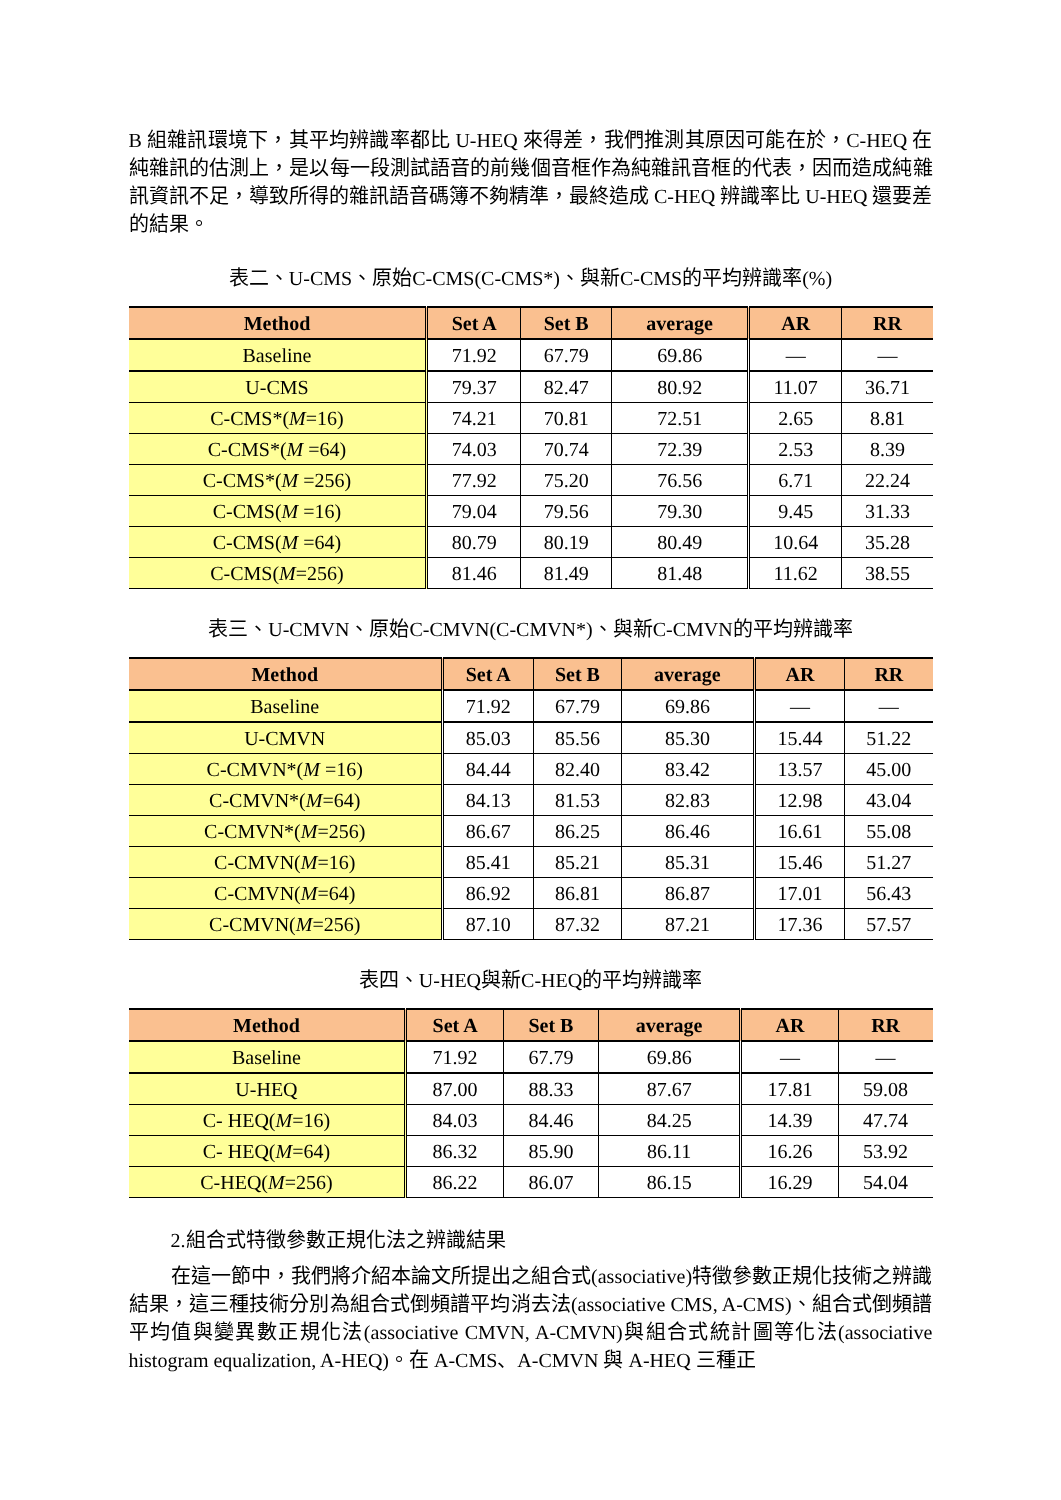B 組雜訊環境下，其平均辨識率都比 U-HEQ 來得差，我們推測其原因可能在於，C-HEQ 在純雜訊的估測上，是以每一段測試語音的前幾個音框作為純雜訊音框的代表，因而造成純雜訊資訊不足，導致所得的雜訊語音碼簿不夠精準，最終造成 C-HEQ 辨識率比 U-HEQ 還要差的結果。
表二、U-CMS、原始C-CMS(C-CMS*)、與新C-CMS的平均辨識率(%)
| Method | Set A | Set B | average | AR | RR |
| --- | --- | --- | --- | --- | --- |
| Baseline | 71.92 | 67.79 | 69.86 | — | — |
| U-CMS | 79.37 | 82.47 | 80.92 | 11.07 | 36.71 |
| C-CMS*( M =16) | 74.21 | 70.81 | 72.51 | 2.65 | 8.81 |
| C-CMS*( M =64) | 74.03 | 70.74 | 72.39 | 2.53 | 8.39 |
| C-CMS*( M =256) | 77.92 | 75.20 | 76.56 | 6.71 | 22.24 |
| C-CMS( M =16) | 79.04 | 79.56 | 79.30 | 9.45 | 31.33 |
| C-CMS( M =64) | 80.79 | 80.19 | 80.49 | 10.64 | 35.28 |
| C-CMS( M =256) | 81.46 | 81.49 | 81.48 | 11.62 | 38.55 |
表三、U-CMVN、原始C-CMVN(C-CMVN*)、與新C-CMVN的平均辨識率
| Method | Set A | Set B | average | AR | RR |
| --- | --- | --- | --- | --- | --- |
| Baseline | 71.92 | 67.79 | 69.86 | — | — |
| U-CMVN | 85.03 | 85.56 | 85.30 | 15.44 | 51.22 |
| C-CMVN*( M =16) | 84.44 | 82.40 | 83.42 | 13.57 | 45.00 |
| C-CMVN*( M =64) | 84.13 | 81.53 | 82.83 | 12.98 | 43.04 |
| C-CMVN*( M =256) | 86.67 | 86.25 | 86.46 | 16.61 | 55.08 |
| C-CMVN( M =16) | 85.41 | 85.21 | 85.31 | 15.46 | 51.27 |
| C-CMVN( M =64) | 86.92 | 86.81 | 86.87 | 17.01 | 56.43 |
| C-CMVN( M =256) | 87.10 | 87.32 | 87.21 | 17.36 | 57.57 |
表四、U-HEQ與新C-HEQ的平均辨識率
| Method | Set A | Set B | average | AR | RR |
| --- | --- | --- | --- | --- | --- |
| Baseline | 71.92 | 67.79 | 69.86 | — | — |
| U-HEQ | 87.00 | 88.33 | 87.67 | 17.81 | 59.08 |
| C- HEQ( M =16) | 84.03 | 84.46 | 84.25 | 14.39 | 47.74 |
| C- HEQ( M =64) | 86.32 | 85.90 | 86.11 | 16.26 | 53.92 |
| C-HEQ( M =256) | 86.22 | 86.07 | 86.15 | 16.29 | 54.04 |
2.組合式特徵參數正規化法之辨識結果
在這一節中，我們將介紹本論文所提出之組合式(associative)特徵參數正規化技術之辨識結果，這三種技術分別為組合式倒頻譜平均消去法(associative CMS, A-CMS)、組合式倒頻譜平均值與變異數正規化法(associative CMVN, A-CMVN)與組合式統計圖等化法(associative histogram equalization, A-HEQ)。在 A-CMS、A-CMVN 與 A-HEQ 三種正